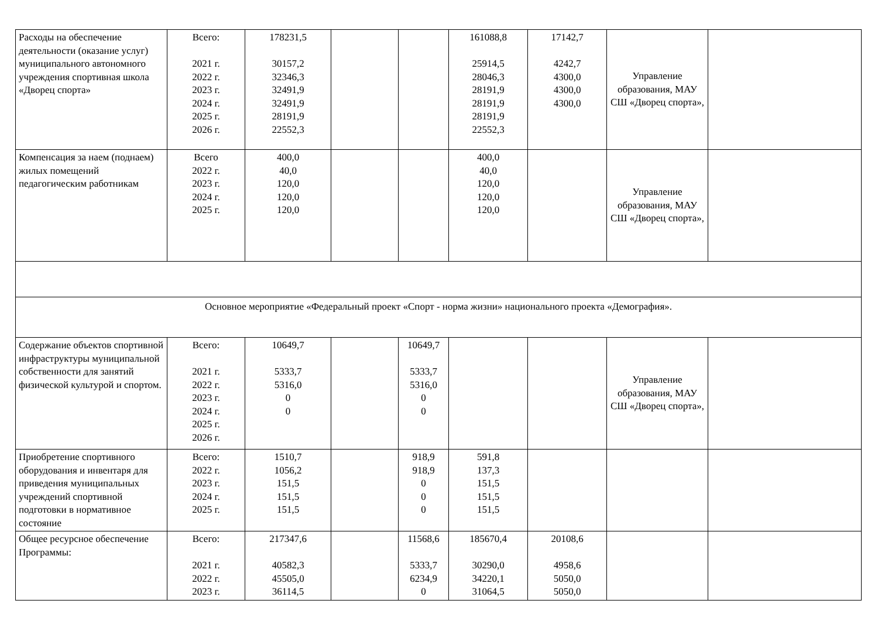| Расходы на обеспечение деятельности (оказание услуг) муниципального автономного учреждения спортивная школа «Дворец спорта» | Всего: 2021 г. 2022 г. 2023 г. 2024 г. 2025 г. 2026 г. | 178231,5 30157,2 32346,3 32491,9 32491,9 28191,9 22552,3 | | | 161088,8 25914,5 28046,3 28191,9 28191,9 28191,9 22552,3 | 17142,7 4242,7 4300,0 4300,0 4300,0 | Управление образования, МАУ СШ «Дворец спорта», | |
| Компенсация за наем (поднаем) жилых помещений педагогическим работникам | Всего 2022 г. 2023 г. 2024 г. 2025 г. | 400,0 40,0 120,0 120,0 120,0 | | | 400,0 40,0 120,0 120,0 120,0 | | Управление образования, МАУ СШ «Дворец спорта», | |
| Основное мероприятие «Федеральный проект «Спорт - норма жизни» национального проекта «Демография». | | | | | | | | |
| Содержание объектов спортивной инфраструктуры муниципальной собственности для занятий физической культурой и спортом. | Всего: 2021 г. 2022 г. 2023 г. 2024 г. 2025 г. 2026 г. | 10649,7 5333,7 5316,0 0 0 | | 10649,7 5333,7 5316,0 0 0 | | | Управление образования, МАУ СШ «Дворец спорта», | |
| Приобретение спортивного оборудования и инвентаря для приведения муниципальных учреждений спортивной подготовки в нормативное состояние | Всего: 2022 г. 2023 г. 2024 г. 2025 г. | 1510,7 1056,2 151,5 151,5 151,5 | | 918,9 918,9 0 0 0 | 591,8 137,3 151,5 151,5 151,5 | | | |
| Общее ресурсное обеспечение Программы: | Всего: 2021 г. 2022 г. 2023 г. | 217347,6 40582,3 45505,0 36114,5 | | 11568,6 5333,7 6234,9 0 | 185670,4 30290,0 34220,1 31064,5 | 20108,6 4958,6 5050,0 5050,0 | | |